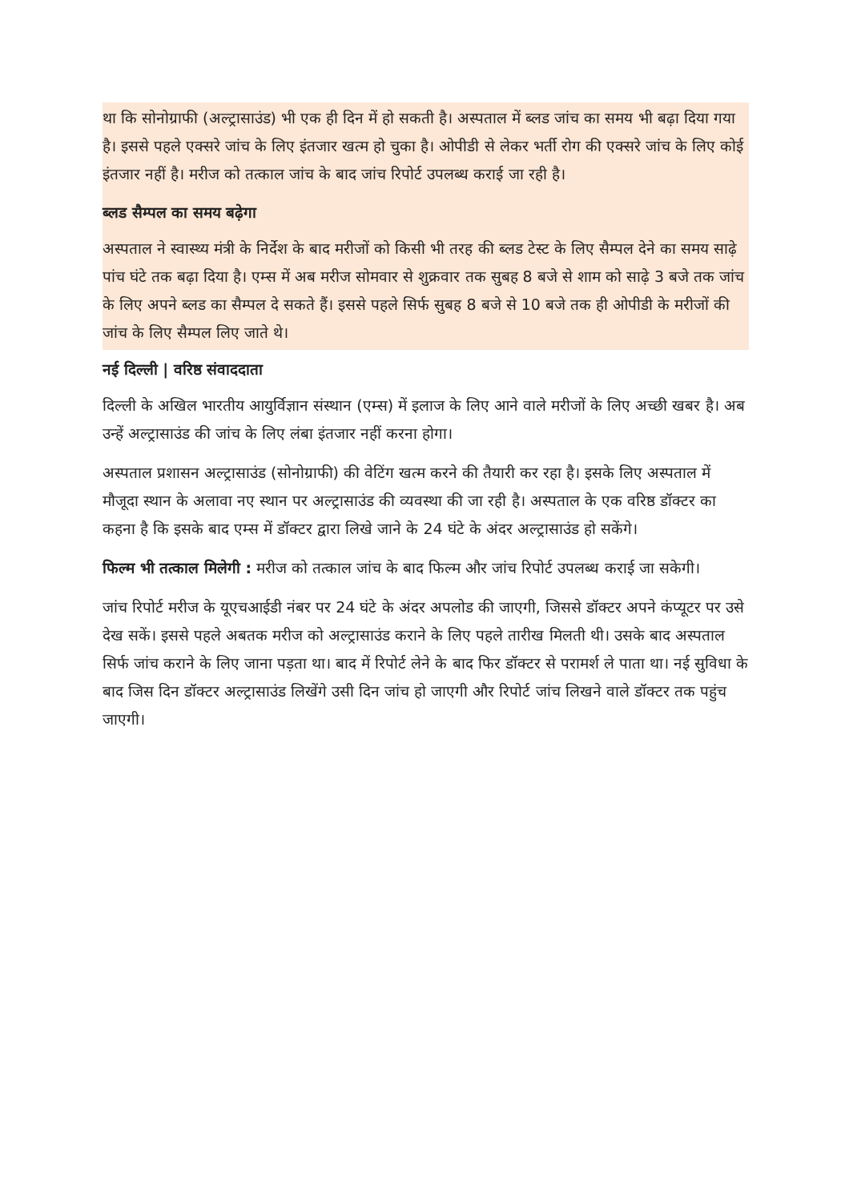था कि सोनोग्राफी (अल्ट्रासाउंड) भी एक ही दिन में हो सकती है। अस्पताल में ब्लड जांच का समय भी बढ़ा दिया गया है। इससे पहले एक्सरे जांच के लिए इंतजार खत्म हो चुका है। ओपीडी से लेकर भर्ती रोग की एक्सरे जांच के लिए कोई इंतजार नहीं है। मरीज को तत्काल जांच के बाद जांच रिपोर्ट उपलब्ध कराई जा रही है।
ब्लड सैम्पल का समय बढ़ेगा
अस्पताल ने स्वास्थ्य मंत्री के निर्देश के बाद मरीजों को किसी भी तरह की ब्लड टेस्ट के लिए सैम्पल देने का समय साढ़े पांच घंटे तक बढ़ा दिया है। एम्स में अब मरीज सोमवार से शुक्रवार तक सुबह 8 बजे से शाम को साढ़े 3 बजे तक जांच के लिए अपने ब्लड का सैम्पल दे सकते हैं। इससे पहले सिर्फ सुबह 8 बजे से 10 बजे तक ही ओपीडी के मरीजों की जांच के लिए सैम्पल लिए जाते थे।
नई दिल्ली | वरिष्ठ संवाददाता
दिल्ली के अखिल भारतीय आयुर्विज्ञान संस्थान (एम्स) में इलाज के लिए आने वाले मरीजों के लिए अच्छी खबर है। अब उन्हें अल्ट्रासाउंड की जांच के लिए लंबा इंतजार नहीं करना होगा।
अस्पताल प्रशासन अल्ट्रासाउंड (सोनोग्राफी) की वेटिंग खत्म करने की तैयारी कर रहा है। इसके लिए अस्पताल में मौजूदा स्थान के अलावा नए स्थान पर अल्ट्रासाउंड की व्यवस्था की जा रही है। अस्पताल के एक वरिष्ठ डॉक्टर का कहना है कि इसके बाद एम्स में डॉक्टर द्वारा लिखे जाने के 24 घंटे के अंदर अल्ट्रासाउंड हो सकेंगे।
फिल्म भी तत्काल मिलेगी : मरीज को तत्काल जांच के बाद फिल्म और जांच रिपोर्ट उपलब्ध कराई जा सकेगी।
जांच रिपोर्ट मरीज के यूएचआईडी नंबर पर 24 घंटे के अंदर अपलोड की जाएगी, जिससे डॉक्टर अपने कंप्यूटर पर उसे देख सकें। इससे पहले अबतक मरीज को अल्ट्रासाउंड कराने के लिए पहले तारीख मिलती थी। उसके बाद अस्पताल सिर्फ जांच कराने के लिए जाना पड़ता था। बाद में रिपोर्ट लेने के बाद फिर डॉक्टर से परामर्श ले पाता था। नई सुविधा के बाद जिस दिन डॉक्टर अल्ट्रासाउंड लिखेंगे उसी दिन जांच हो जाएगी और रिपोर्ट जांच लिखने वाले डॉक्टर तक पहुंच जाएगी।